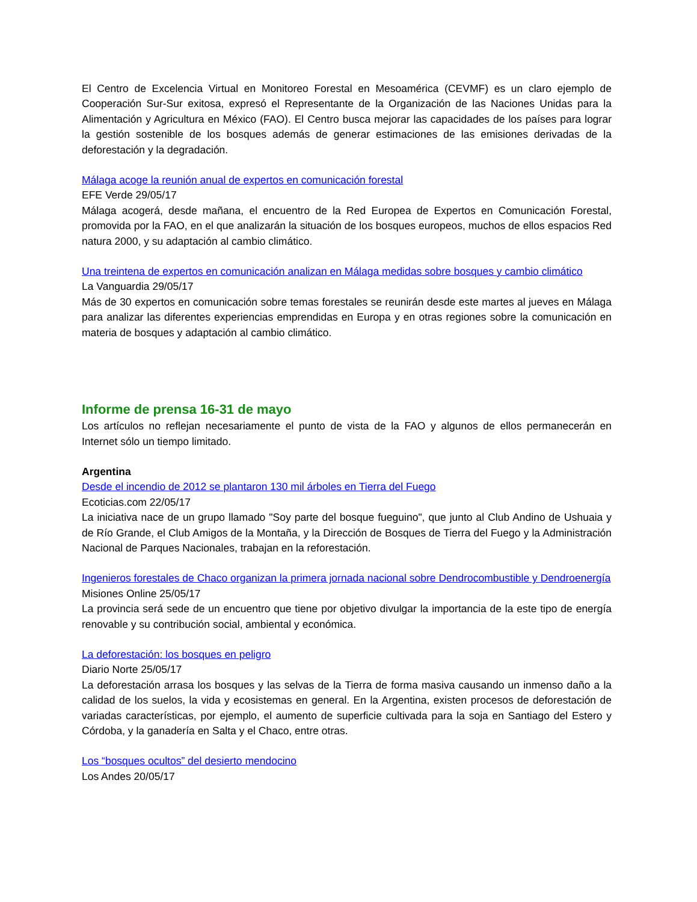El Centro de Excelencia Virtual en Monitoreo Forestal en Mesoamérica (CEVMF) es un claro ejemplo de Cooperación Sur-Sur exitosa, expresó el Representante de la Organización de las Naciones Unidas para la Alimentación y Agricultura en México (FAO). El Centro busca mejorar las capacidades de los países para lograr la gestión sostenible de los bosques además de generar estimaciones de las emisiones derivadas de la deforestación y la degradación.
Málaga acoge la reunión anual de expertos en comunicación forestal
EFE Verde 29/05/17
Málaga acogerá, desde mañana, el encuentro de la Red Europea de Expertos en Comunicación Forestal, promovida por la FAO, en el que analizarán la situación de los bosques europeos, muchos de ellos espacios Red natura 2000, y su adaptación al cambio climático.
Una treintena de expertos en comunicación analizan en Málaga medidas sobre bosques y cambio climático
La Vanguardia 29/05/17
Más de 30 expertos en comunicación sobre temas forestales se reunirán desde este martes al jueves en Málaga para analizar las diferentes experiencias emprendidas en Europa y en otras regiones sobre la comunicación en materia de bosques y adaptación al cambio climático.
Informe de prensa 16-31 de mayo
Los artículos no reflejan necesariamente el punto de vista de la FAO y algunos de ellos permanecerán en Internet sólo un tiempo limitado.
Argentina
Desde el incendio de 2012 se plantaron 130 mil árboles en Tierra del Fuego
Ecoticias.com 22/05/17
La iniciativa nace de un grupo llamado "Soy parte del bosque fueguino", que junto al Club Andino de Ushuaia y de Río Grande, el Club Amigos de la Montaña, y la Dirección de Bosques de Tierra del Fuego y la Administración Nacional de Parques Nacionales, trabajan en la reforestación.
Ingenieros forestales de Chaco organizan la primera jornada nacional sobre Dendrocombustible y Dendroenergía
Misiones Online 25/05/17
La provincia será sede de un encuentro que tiene por objetivo divulgar la importancia de la este tipo de energía renovable y su contribución social, ambiental y económica.
La deforestación: los bosques en peligro
Diario Norte 25/05/17
La deforestación arrasa los bosques y las selvas de la Tierra de forma masiva causando un inmenso daño a la calidad de los suelos, la vida y ecosistemas en general. En la Argentina, existen procesos de deforestación de variadas características, por ejemplo, el aumento de superficie cultivada para la soja en Santiago del Estero y Córdoba, y la ganadería en Salta y el Chaco, entre otras.
Los “bosques ocultos” del desierto mendocino
Los Andes 20/05/17